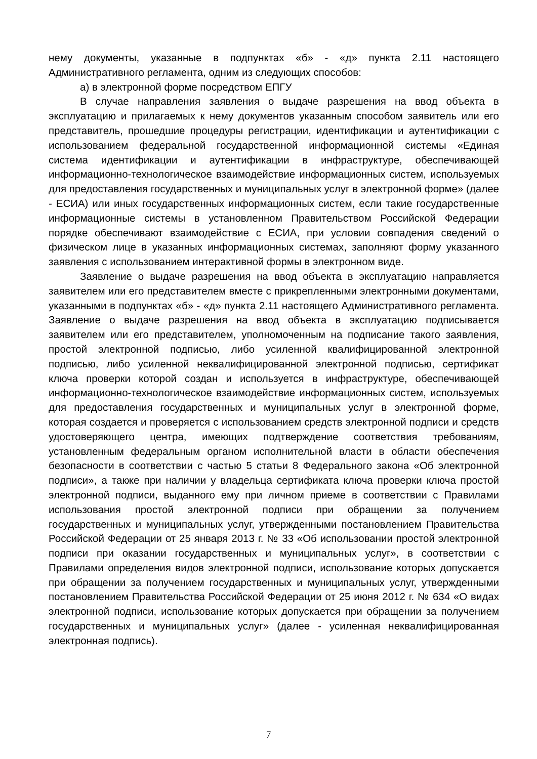нему документы, указанные в подпунктах «б» - «д» пункта 2.11 настоящего Административного регламента, одним из следующих способов:
а) в электронной форме посредством ЕПГУ
В случае направления заявления о выдаче разрешения на ввод объекта в эксплуатацию и прилагаемых к нему документов указанным способом заявитель или его представитель, прошедшие процедуры регистрации, идентификации и аутентификации с использованием федеральной государственной информационной системы «Единая система идентификации и аутентификации в инфраструктуре, обеспечивающей информационно-технологическое взаимодействие информационных систем, используемых для предоставления государственных и муниципальных услуг в электронной форме» (далее - ЕСИА) или иных государственных информационных систем, если такие государственные информационные системы в установленном Правительством Российской Федерации порядке обеспечивают взаимодействие с ЕСИА, при условии совпадения сведений о физическом лице в указанных информационных системах, заполняют форму указанного заявления с использованием интерактивной формы в электронном виде.
Заявление о выдаче разрешения на ввод объекта в эксплуатацию направляется заявителем или его представителем вместе с прикрепленными электронными документами, указанными в подпунктах «б» - «д» пункта 2.11 настоящего Административного регламента. Заявление о выдаче разрешения на ввод объекта в эксплуатацию подписывается заявителем или его представителем, уполномоченным на подписание такого заявления, простой электронной подписью, либо усиленной квалифицированной электронной подписью, либо усиленной неквалифицированной электронной подписью, сертификат ключа проверки которой создан и используется в инфраструктуре, обеспечивающей информационно-технологическое взаимодействие информационных систем, используемых для предоставления государственных и муниципальных услуг в электронной форме, которая создается и проверяется с использованием средств электронной подписи и средств удостоверяющего центра, имеющих подтверждение соответствия требованиям, установленным федеральным органом исполнительной власти в области обеспечения безопасности в соответствии с частью 5 статьи 8 Федерального закона «Об электронной подписи», а также при наличии у владельца сертификата ключа проверки ключа простой электронной подписи, выданного ему при личном приеме в соответствии с Правилами использования простой электронной подписи при обращении за получением государственных и муниципальных услуг, утвержденными постановлением Правительства Российской Федерации от 25 января 2013 г. № 33 «Об использовании простой электронной подписи при оказании государственных и муниципальных услуг», в соответствии с Правилами определения видов электронной подписи, использование которых допускается при обращении за получением государственных и муниципальных услуг, утвержденными постановлением Правительства Российской Федерации от 25 июня 2012 г. № 634 «О видах электронной подписи, использование которых допускается при обращении за получением государственных и муниципальных услуг» (далее - усиленная неквалифицированная электронная подпись).
7